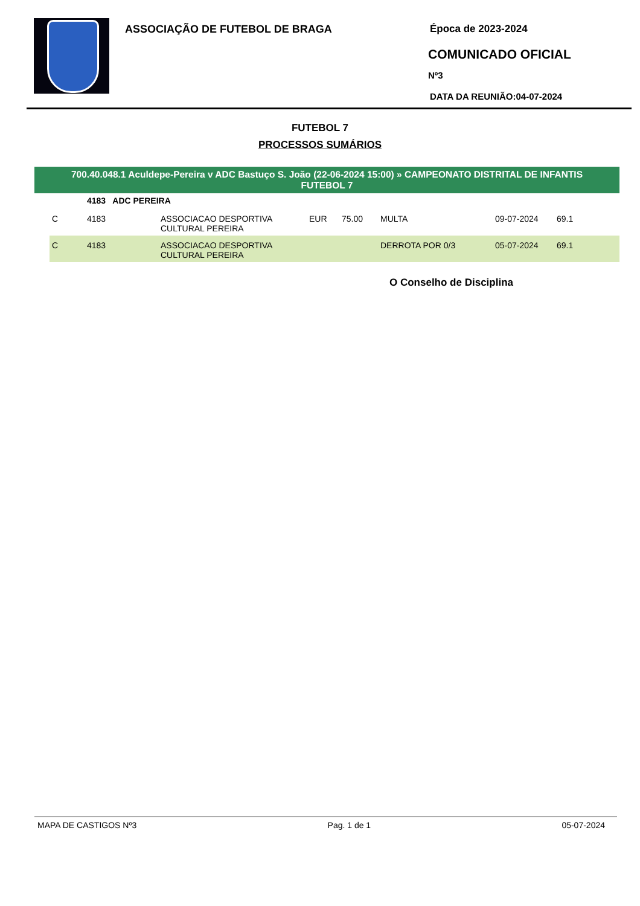ASSOCIAÇÃO DE FUTEBOL DE BRAGA
Época de 2023-2024
COMUNICADO OFICIAL
Nº3
DATA DA REUNIÃO:04-07-2024
FUTEBOL 7
PROCESSOS SUMÁRIOS
700.40.048.1 Aculdepe-Pereira v ADC Bastuço S. João (22-06-2024 15:00) » CAMPEONATO DISTRITAL DE INFANTIS
FUTEBOL 7
| | 4183 ADC PEREIRA | | | | | | |
| C | 4183 | ASSOCIACAO DESPORTIVA CULTURAL PEREIRA | EUR | 75.00 | MULTA | 09-07-2024 | 69.1 |
| C | 4183 | ASSOCIACAO DESPORTIVA CULTURAL PEREIRA | | | DERROTA POR 0/3 | 05-07-2024 | 69.1 |
O Conselho de Disciplina
MAPA DE CASTIGOS Nº3 Pag. 1 de 1 05-07-2024